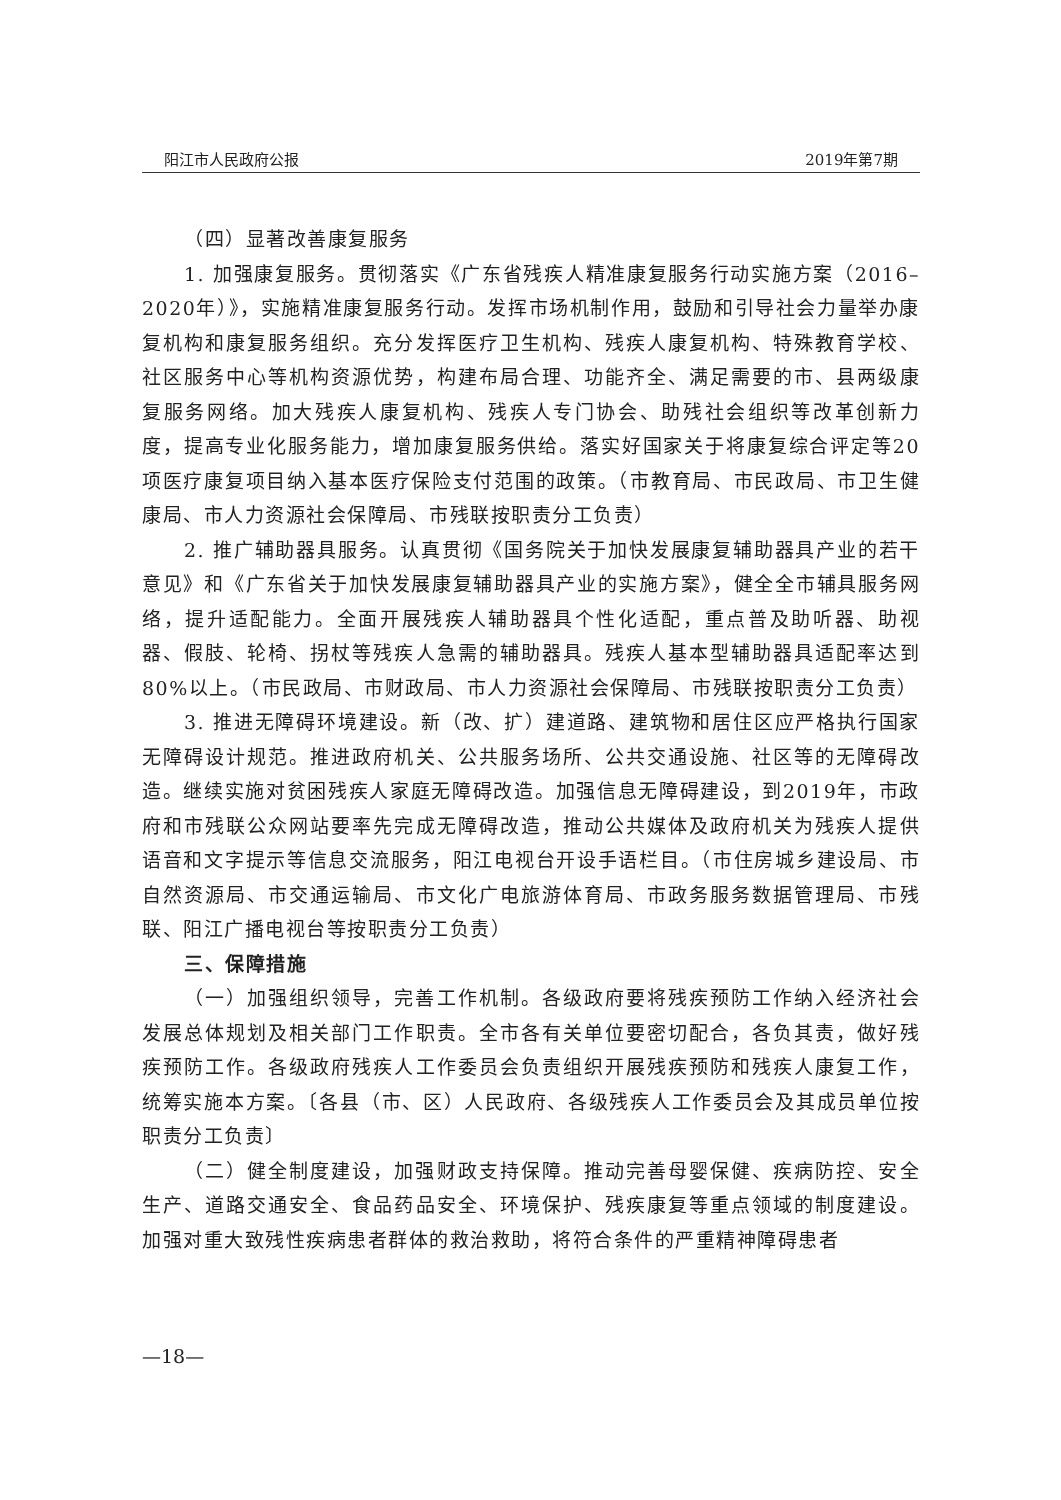阳江市人民政府公报 2019年第7期
（四）显著改善康复服务
1. 加强康复服务。贯彻落实《广东省残疾人精准康复服务行动实施方案（2016–2020年）》，实施精准康复服务行动。发挥市场机制作用，鼓励和引导社会力量举办康复机构和康复服务组织。充分发挥医疗卫生机构、残疾人康复机构、特殊教育学校、社区服务中心等机构资源优势，构建布局合理、功能齐全、满足需要的市、县两级康复服务网络。加大残疾人康复机构、残疾人专门协会、助残社会组织等改革创新力度，提高专业化服务能力，增加康复服务供给。落实好国家关于将康复综合评定等20项医疗康复项目纳入基本医疗保险支付范围的政策。（市教育局、市民政局、市卫生健康局、市人力资源社会保障局、市残联按职责分工负责）
2. 推广辅助器具服务。认真贯彻《国务院关于加快发展康复辅助器具产业的若干意见》和《广东省关于加快发展康复辅助器具产业的实施方案》，健全全市辅具服务网络，提升适配能力。全面开展残疾人辅助器具个性化适配，重点普及助听器、助视器、假肢、轮椅、拐杖等残疾人急需的辅助器具。残疾人基本型辅助器具适配率达到80%以上。（市民政局、市财政局、市人力资源社会保障局、市残联按职责分工负责）
3. 推进无障碍环境建设。新（改、扩）建道路、建筑物和居住区应严格执行国家无障碍设计规范。推进政府机关、公共服务场所、公共交通设施、社区等的无障碍改造。继续实施对贫困残疾人家庭无障碍改造。加强信息无障碍建设，到2019年，市政府和市残联公众网站要率先完成无障碍改造，推动公共媒体及政府机关为残疾人提供语音和文字提示等信息交流服务，阳江电视台开设手语栏目。（市住房城乡建设局、市自然资源局、市交通运输局、市文化广电旅游体育局、市政务服务数据管理局、市残联、阳江广播电视台等按职责分工负责）
三、保障措施
（一）加强组织领导，完善工作机制。各级政府要将残疾预防工作纳入经济社会发展总体规划及相关部门工作职责。全市各有关单位要密切配合，各负其责，做好残疾预防工作。各级政府残疾人工作委员会负责组织开展残疾预防和残疾人康复工作，统筹实施本方案。〔各县（市、区）人民政府、各级残疾人工作委员会及其成员单位按职责分工负责〕
（二）健全制度建设，加强财政支持保障。推动完善母婴保健、疾病防控、安全生产、道路交通安全、食品药品安全、环境保护、残疾康复等重点领域的制度建设。加强对重大致残性疾病患者群体的救治救助，将符合条件的严重精神障碍患者
—18—